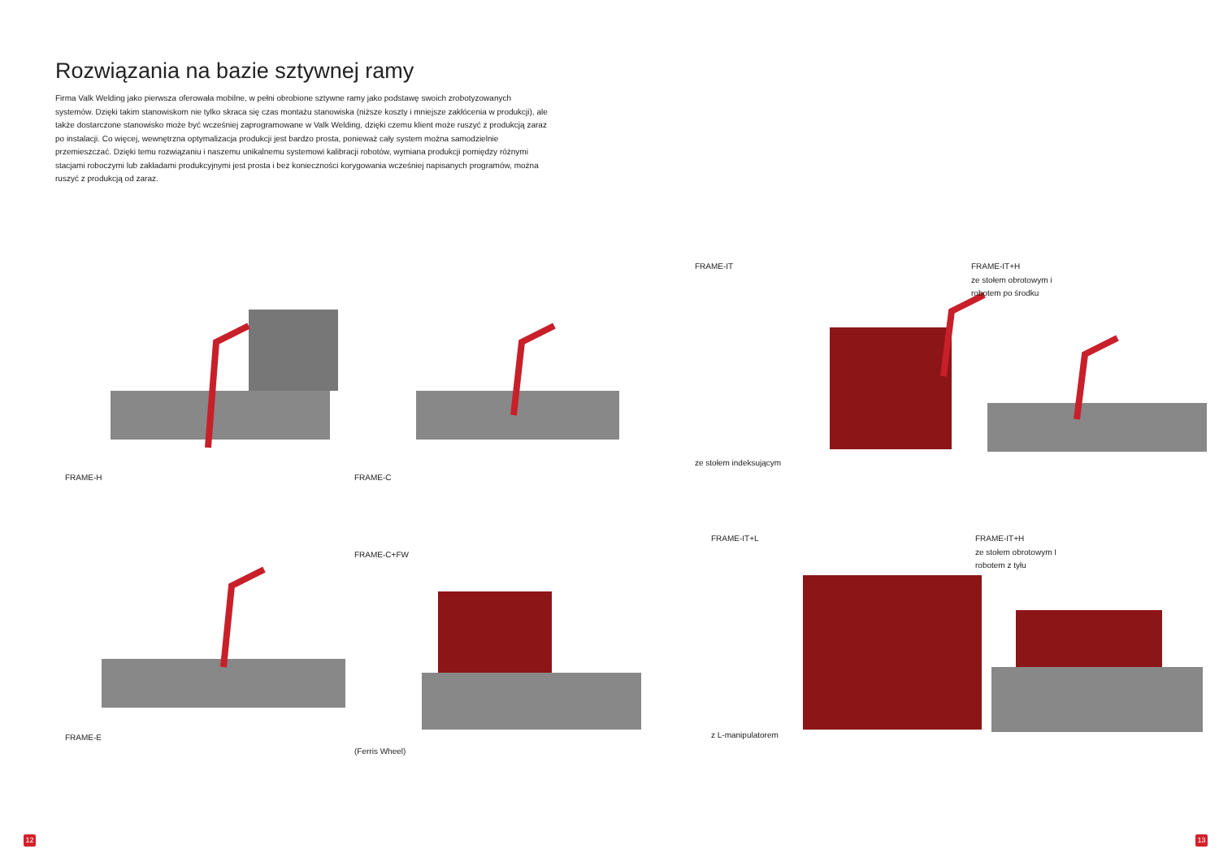Rozwiązania na bazie sztywnej ramy
Firma Valk Welding jako pierwsza oferowała mobilne, w pełni obrobione sztywne ramy jako podstawę swoich zrobotyzowanych systemów. Dzięki takim stanowiskom nie tylko skraca się czas montażu stanowiska (niższe koszty i mniejsze zakłócenia w produkcji), ale także dostarczone stanowisko może być wcześniej zaprogramowane w Valk Welding, dzięki czemu klient może ruszyć z produkcją zaraz po instalacji. Co więcej, wewnętrzna optymalizacja produkcji jest bardzo prosta, ponieważ cały system można samodzielnie przemieszczać. Dzięki temu rozwiązaniu i naszemu unikalnemu systemowi kalibracji robotów, wymiana produkcji pomiędzy różnymi stacjami roboczymi lub zakładami produkcyjnymi jest prosta i bez konieczności korygowania wcześniej napisanych programów, można ruszyć z produkcją od zaraz.
FRAME-H FRAME-C
FRAME-IT
ze stołem indeksującym
FRAME-IT+H
ze stołem obrotowym i
robotem po środku
FRAME-E
FRAME-C+FW
(Ferris Wheel)
FRAME-IT+L
z L-manipulatorem
FRAME-IT+H
ze stołem obrotowym I
robotem z tyłu
12 13